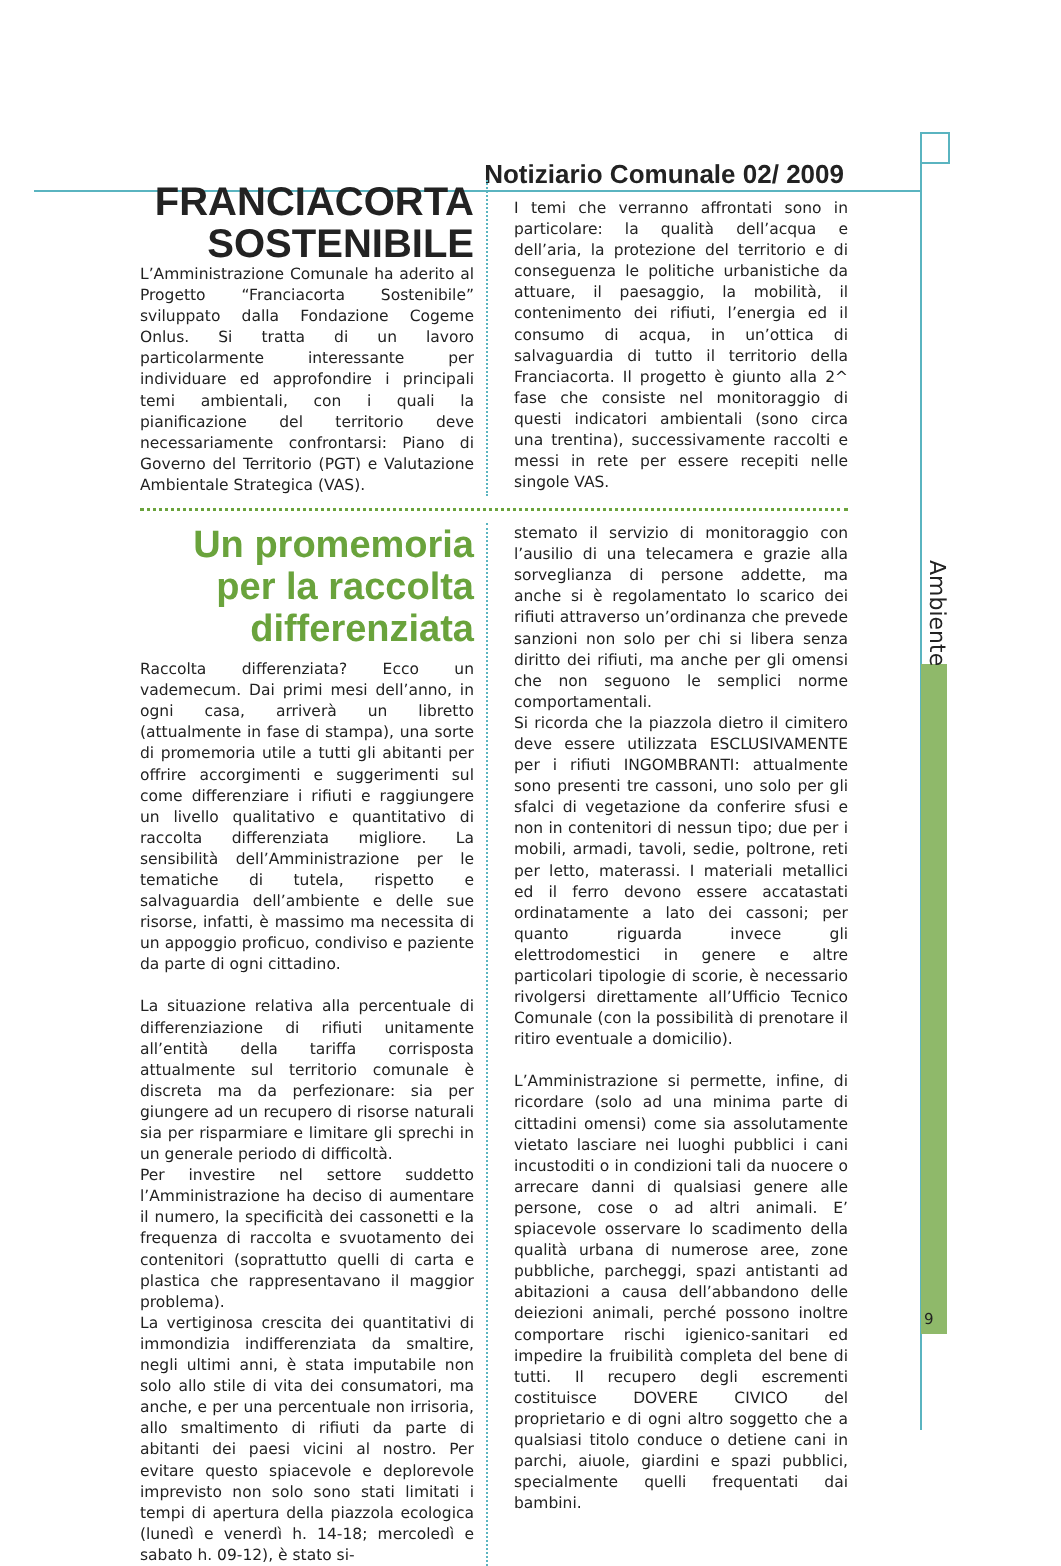Notiziario Comunale 02/ 2009
Ambiente
9
FRANCIACORTA
SOSTENIBILE
L’Amministrazione Comunale ha aderito al Progetto “Franciacorta Sostenibile” sviluppato dalla Fondazione Cogeme Onlus. Si tratta di un lavoro particolarmente interessante per individuare ed approfondire i principali temi ambientali, con i quali la pianificazione del territorio deve necessariamente confrontarsi: Piano di Governo del Territorio (PGT) e Valutazione Ambientale Strategica (VAS).
I temi che verranno affrontati sono in particolare: la qualità dell’acqua e dell’aria, la protezione del territorio e di conseguenza le politiche urbanistiche da attuare, il paesaggio, la mobilità, il contenimento dei rifiuti, l’energia ed il consumo di acqua, in un’ottica di salvaguardia di tutto il territorio della Franciacorta. Il progetto è giunto alla 2^ fase che consiste nel monitoraggio di questi indicatori ambientali (sono circa una trentina), successivamente raccolti e messi in rete per essere recepiti nelle singole VAS.
Un promemoria per la raccolta differenziata
Raccolta differenziata? Ecco un vademecum. Dai primi mesi dell’anno, in ogni casa, arriverà un libretto (attualmente in fase di stampa), una sorte di promemoria utile a tutti gli abitanti per offrire accorgimenti e suggerimenti sul come differenziare i rifiuti e raggiungere un livello qualitativo e quantitativo di raccolta differenziata migliore. La sensibilità dell’Amministrazione per le tematiche di tutela, rispetto e salvaguardia dell’ambiente e delle sue risorse, infatti, è massimo ma necessita di un appoggio proficuo, condiviso e paziente da parte di ogni cittadino.
La situazione relativa alla percentuale di differenziazione di rifiuti unitamente all’entità della tariffa corrisposta attualmente sul territorio comunale è discreta ma da perfezionare: sia per giungere ad un recupero di risorse naturali sia per risparmiare e limitare gli sprechi in un generale periodo di difficoltà.
Per investire nel settore suddetto l’Amministrazione ha deciso di aumentare il numero, la specificità dei cassonetti e la frequenza di raccolta e svuotamento dei contenitori (soprattutto quelli di carta e plastica che rappresentavano il maggior problema).
La vertiginosa crescita dei quantitativi di immondizia indifferenziata da smaltire, negli ultimi anni, è stata imputabile non solo allo stile di vita dei consumatori, ma anche, e per una percentuale non irrisoria, allo smaltimento di rifiuti da parte di abitanti dei paesi vicini al nostro. Per evitare questo spiacevole e deplorevole imprevisto non solo sono stati limitati i tempi di apertura della piazzola ecologica (lunedì e venerdì h. 14-18; mercoledì e sabato h. 09-12), è stato si-
stemato il servizio di monitoraggio con l’ausilio di una telecamera e grazie alla sorveglianza di persone addette, ma anche si è regolamentato lo scarico dei rifiuti attraverso un’ordinanza che prevede sanzioni non solo per chi si libera senza diritto dei rifiuti, ma anche per gli omensi che non seguono le semplici norme comportamentali.
Si ricorda che la piazzola dietro il cimitero deve essere utilizzata ESCLUSIVAMENTE per i rifiuti INGOMBRANTI: attualmente sono presenti tre cassoni, uno solo per gli sfalci di vegetazione da conferire sfusi e non in contenitori di nessun tipo; due per i mobili, armadi, tavoli, sedie, poltrone, reti per letto, materassi. I materiali metallici ed il ferro devono essere accatastati ordinatamente a lato dei cassoni; per quanto riguarda invece gli elettrodomestici in genere e altre particolari tipologie di scorie, è necessario rivolgersi direttamente all’Ufficio Tecnico Comunale (con la possibilità di prenotare il ritiro eventuale a domicilio).
L’Amministrazione si permette, infine, di ricordare (solo ad una minima parte di cittadini omensi) come sia assolutamente vietato lasciare nei luoghi pubblici i cani incustoditi o in condizioni tali da nuocere o arrecare danni di qualsiasi genere alle persone, cose o ad altri animali. E’ spiacevole osservare lo scadimento della qualità urbana di numerose aree, zone pubbliche, parcheggi, spazi antistanti ad abitazioni a causa dell’abbandono delle deiezioni animali, perché possono inoltre comportare rischi igienico-sanitari ed impedire la fruibilità completa del bene di tutti. Il recupero degli escrementi costituisce DOVERE CIVICO del proprietario e di ogni altro soggetto che a qualsiasi titolo conduce o detiene cani in parchi, aiuole, giardini e spazi pubblici, specialmente quelli frequentati dai bambini.